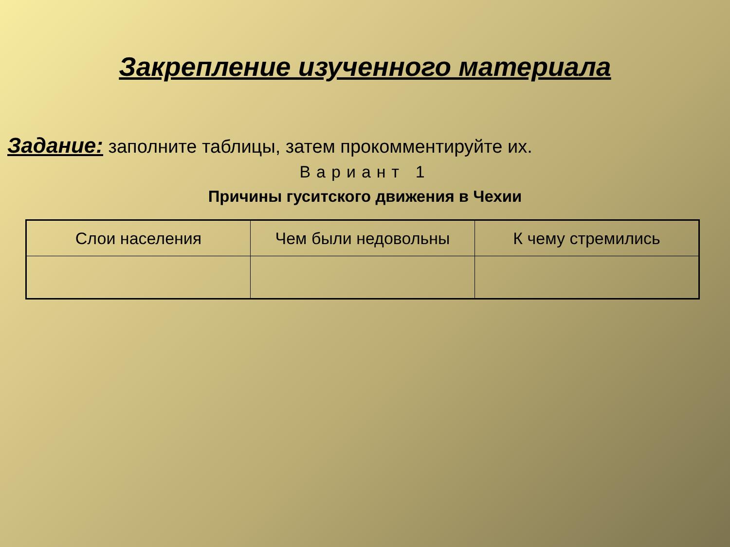Закрепление изученного материала
Задание: заполните таблицы, затем прокомментируйте их.
Вариант 1
Причины гуситского движения в Чехии
| Слои населения | Чем были недовольны | К чему стремились |